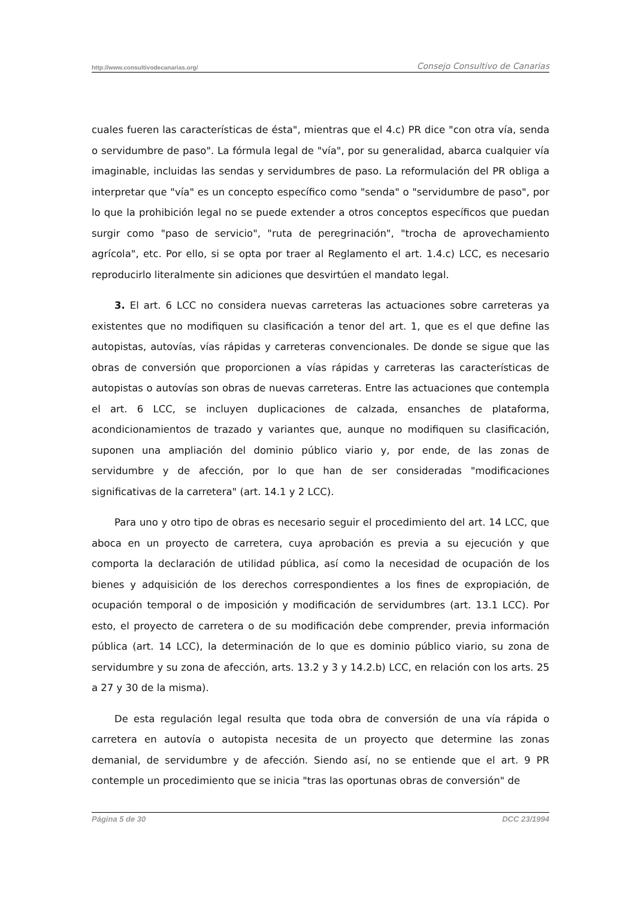http://www.consultivodecanarias.org/ Consejo Consultivo de Canarias
cuales fueren las características de ésta", mientras que el 4.c) PR dice "con otra vía, senda o servidumbre de paso". La fórmula legal de "vía", por su generalidad, abarca cualquier vía imaginable, incluidas las sendas y servidumbres de paso. La reformulación del PR obliga a interpretar que "vía" es un concepto específico como "senda" o "servidumbre de paso", por lo que la prohibición legal no se puede extender a otros conceptos específicos que puedan surgir como "paso de servicio", "ruta de peregrinación", "trocha de aprovechamiento agrícola", etc. Por ello, si se opta por traer al Reglamento el art. 1.4.c) LCC, es necesario reproducirlo literalmente sin adiciones que desvirtúen el mandato legal.
3. El art. 6 LCC no considera nuevas carreteras las actuaciones sobre carreteras ya existentes que no modifiquen su clasificación a tenor del art. 1, que es el que define las autopistas, autovías, vías rápidas y carreteras convencionales. De donde se sigue que las obras de conversión que proporcionen a vías rápidas y carreteras las características de autopistas o autovías son obras de nuevas carreteras. Entre las actuaciones que contempla el art. 6 LCC, se incluyen duplicaciones de calzada, ensanches de plataforma, acondicionamientos de trazado y variantes que, aunque no modifiquen su clasificación, suponen una ampliación del dominio público viario y, por ende, de las zonas de servidumbre y de afección, por lo que han de ser consideradas "modificaciones significativas de la carretera" (art. 14.1 y 2 LCC).
Para uno y otro tipo de obras es necesario seguir el procedimiento del art. 14 LCC, que aboca en un proyecto de carretera, cuya aprobación es previa a su ejecución y que comporta la declaración de utilidad pública, así como la necesidad de ocupación de los bienes y adquisición de los derechos correspondientes a los fines de expropiación, de ocupación temporal o de imposición y modificación de servidumbres (art. 13.1 LCC). Por esto, el proyecto de carretera o de su modificación debe comprender, previa información pública (art. 14 LCC), la determinación de lo que es dominio público viario, su zona de servidumbre y su zona de afección, arts. 13.2 y 3 y 14.2.b) LCC, en relación con los arts. 25 a 27 y 30 de la misma).
De esta regulación legal resulta que toda obra de conversión de una vía rápida o carretera en autovía o autopista necesita de un proyecto que determine las zonas demanial, de servidumbre y de afección. Siendo así, no se entiende que el art. 9 PR contemple un procedimiento que se inicia "tras las oportunas obras de conversión" de
Página 5 de 30 DCC 23/1994